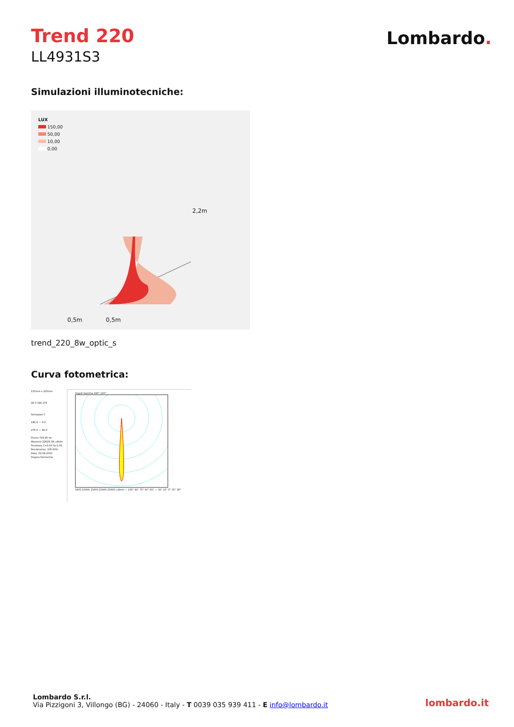Trend 220
LL4931S3
Lombardo.
Simulazioni illuminotecniche:
LUX
150,00
50,00
10,00
0,00
2,2m
0,5m 0,5m
trend_220_8w_optic_s
Curva fotometrica:
115mm x 220mm
90 0 180 270
Semipiani C
180.0 — 0.0
270.0 — 90.0
Flusso 743.45 lm
Massimo 22629.38 cd/klm
Posizione C=0.00 G=1.00
Rendimento: 100.00%
Data: 02-04-2015
Doppia Simmetria
Angoli Gamma 180° 120°
5000 10000 15000 20000 25000 cd/klm — 105° 90° 75° 60° 45° — 30° 15° 0° 15° 30°
Lombardo S.r.l.
Via Pizzigoni 3, Villongo (BG) - 24060 - Italy - T 0039 035 939 411 - E info@lombardo.it
lombardo.it